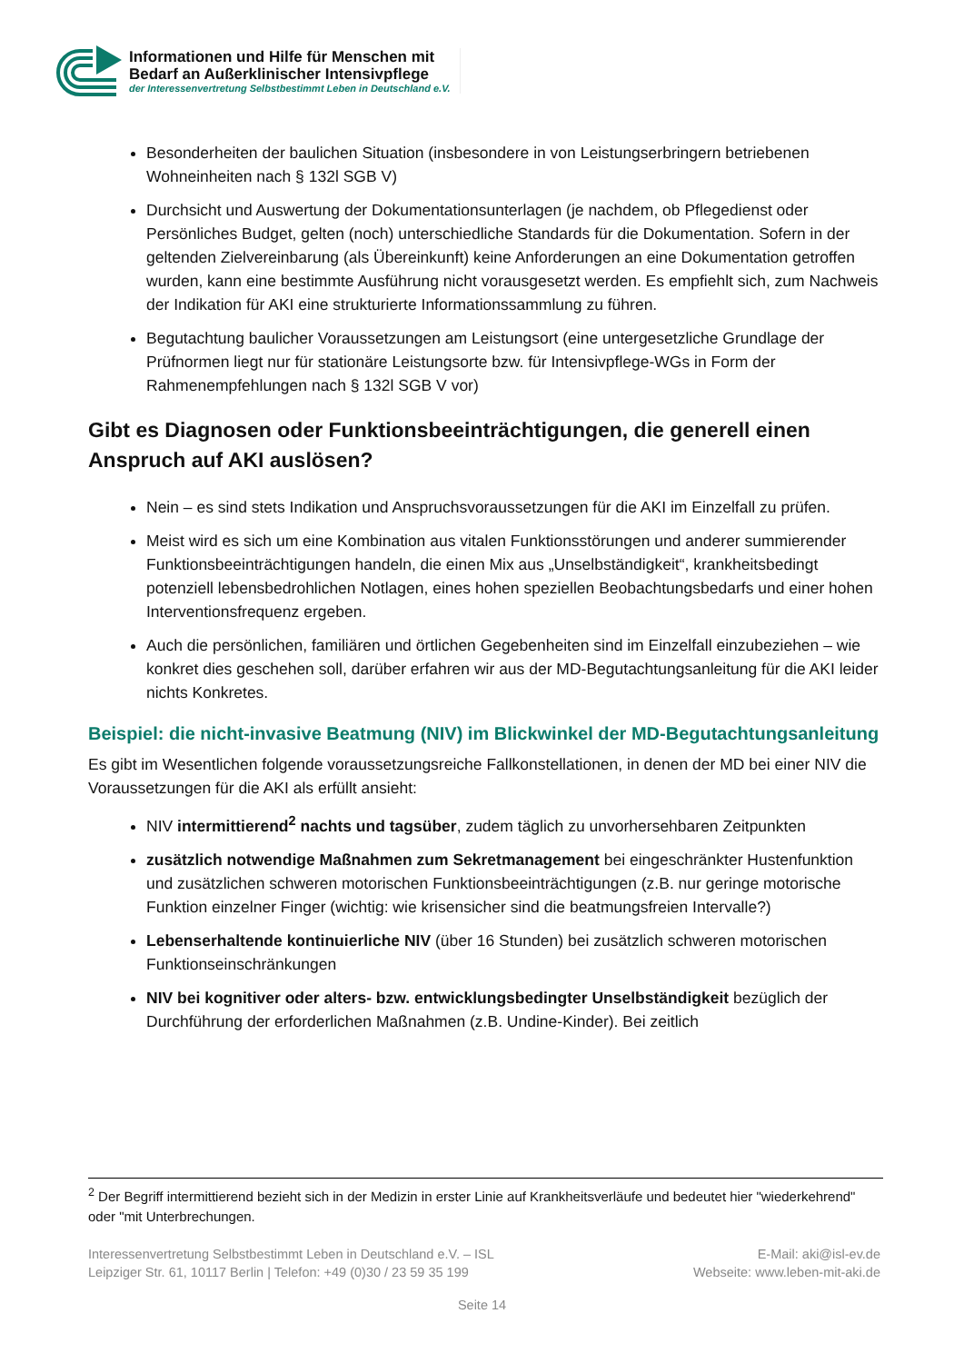Informationen und Hilfe für Menschen mit
Bedarf an Außerklinischer Intensivpflege
der Interessenvertretung Selbstbestimmt Leben in Deutschland e.V.
Besonderheiten der baulichen Situation (insbesondere in von Leistungserbringern betriebenen Wohneinheiten nach § 132l SGB V)
Durchsicht und Auswertung der Dokumentationsunterlagen (je nachdem, ob Pflegedienst oder Persönliches Budget, gelten (noch) unterschiedliche Standards für die Dokumentation. Sofern in der geltenden Zielvereinbarung (als Übereinkunft) keine Anforderungen an eine Dokumentation getroffen wurden, kann eine bestimmte Ausführung nicht vorausgesetzt werden. Es empfiehlt sich, zum Nachweis der Indikation für AKI eine strukturierte Informationssammlung zu führen.
Begutachtung baulicher Voraussetzungen am Leistungsort (eine untergesetzliche Grundlage der Prüfnormen liegt nur für stationäre Leistungsorte bzw. für Intensivpflege-WGs in Form der Rahmenempfehlungen nach § 132l SGB V vor)
Gibt es Diagnosen oder Funktionsbeeinträchtigungen, die generell einen Anspruch auf AKI auslösen?
Nein – es sind stets Indikation und Anspruchsvoraussetzungen für die AKI im Einzelfall zu prüfen.
Meist wird es sich um eine Kombination aus vitalen Funktionsstörungen und anderer summierender Funktionsbeeinträchtigungen handeln, die einen Mix aus „Unselbständigkeit“, krankheitsbedingt potenziell lebensbedrohlichen Notlagen, eines hohen speziellen Beobachtungsbedarfs und einer hohen Interventionsfrequenz ergeben.
Auch die persönlichen, familiären und örtlichen Gegebenheiten sind im Einzelfall einzubeziehen – wie konkret dies geschehen soll, darüber erfahren wir aus der MD-Begutachtungsanleitung für die AKI leider nichts Konkretes.
Beispiel: die nicht-invasive Beatmung (NIV) im Blickwinkel der MD-Begutachtungsanleitung
Es gibt im Wesentlichen folgende voraussetzungsreiche Fallkonstellationen, in denen der MD bei einer NIV die Voraussetzungen für die AKI als erfüllt ansieht:
NIV intermittierend<sup>2</sup> nachts und tagsüber, zudem täglich zu unvorhersehbaren Zeitpunkten
zusätzlich notwendige Maßnahmen zum Sekretmanagement bei eingeschränkter Hustenfunktion und zusätzlichen schweren motorischen Funktionsbeeinträchtigungen (z.B. nur geringe motorische Funktion einzelner Finger (wichtig: wie krisensicher sind die beatmungsfreien Intervalle?)
Lebenserhaltende kontinuierliche NIV (über 16 Stunden) bei zusätzlich schweren motorischen Funktionseinschränkungen
NIV bei kognitiver oder alters- bzw. entwicklungsbedingter Unselbständigkeit bezüglich der Durchführung der erforderlichen Maßnahmen (z.B. Undine-Kinder). Bei zeitlich
<sup>2</sup> Der Begriff intermittierend bezieht sich in der Medizin in erster Linie auf Krankheitsverläufe und bedeutet hier "wiederkehrend" oder "mit Unterbrechungen.
Interessenvertretung Selbstbestimmt Leben in Deutschland e.V. – ISL
Leipziger Str. 61, 10117 Berlin | Telefon: +49 (0)30 / 23 59 35 199
E-Mail: aki@isl-ev.de
Webseite: www.leben-mit-aki.de
Seite 14